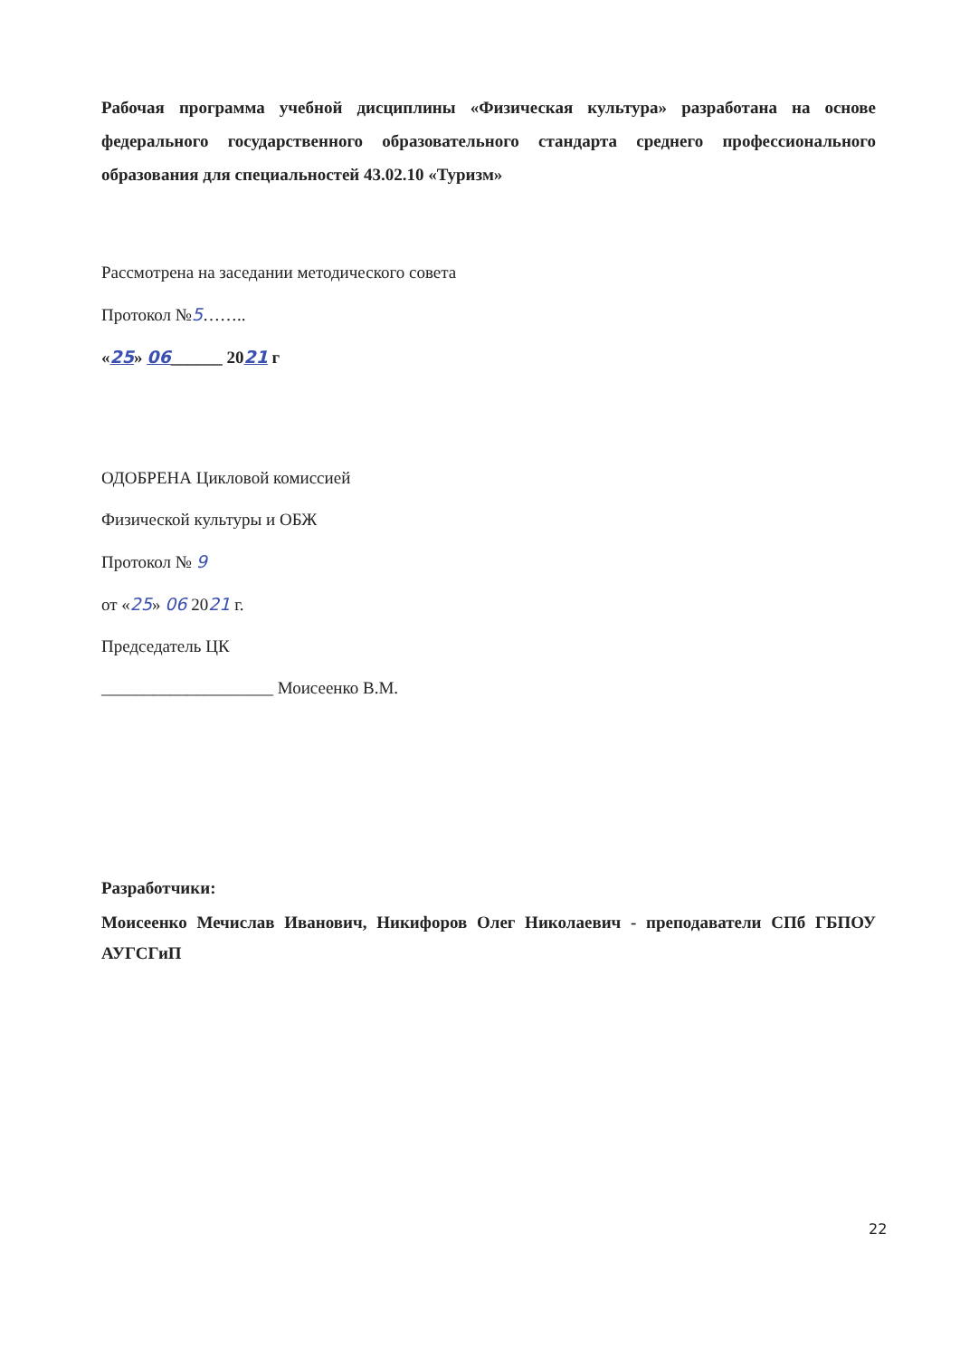Рабочая программа учебной дисциплины «Физическая культура» разработана на основе федерального государственного образовательного стандарта среднего профессионального образования для специальностей 43.02.10 «Туризм»
Рассмотрена на заседании методического совета
Протокол №5……..
«25» 06______ 2021 г
ОДОБРЕНА Цикловой комиссией
Физической культуры и ОБЖ
Протокол № 9
от «25» 06 2021 г.
Председатель ЦК
____________________ Моисеенко В.М.
Разработчики:
Моисеенко Мечислав Иванович, Никифоров Олег Николаевич - преподаватели СПб ГБПОУ АУГСГиП
22